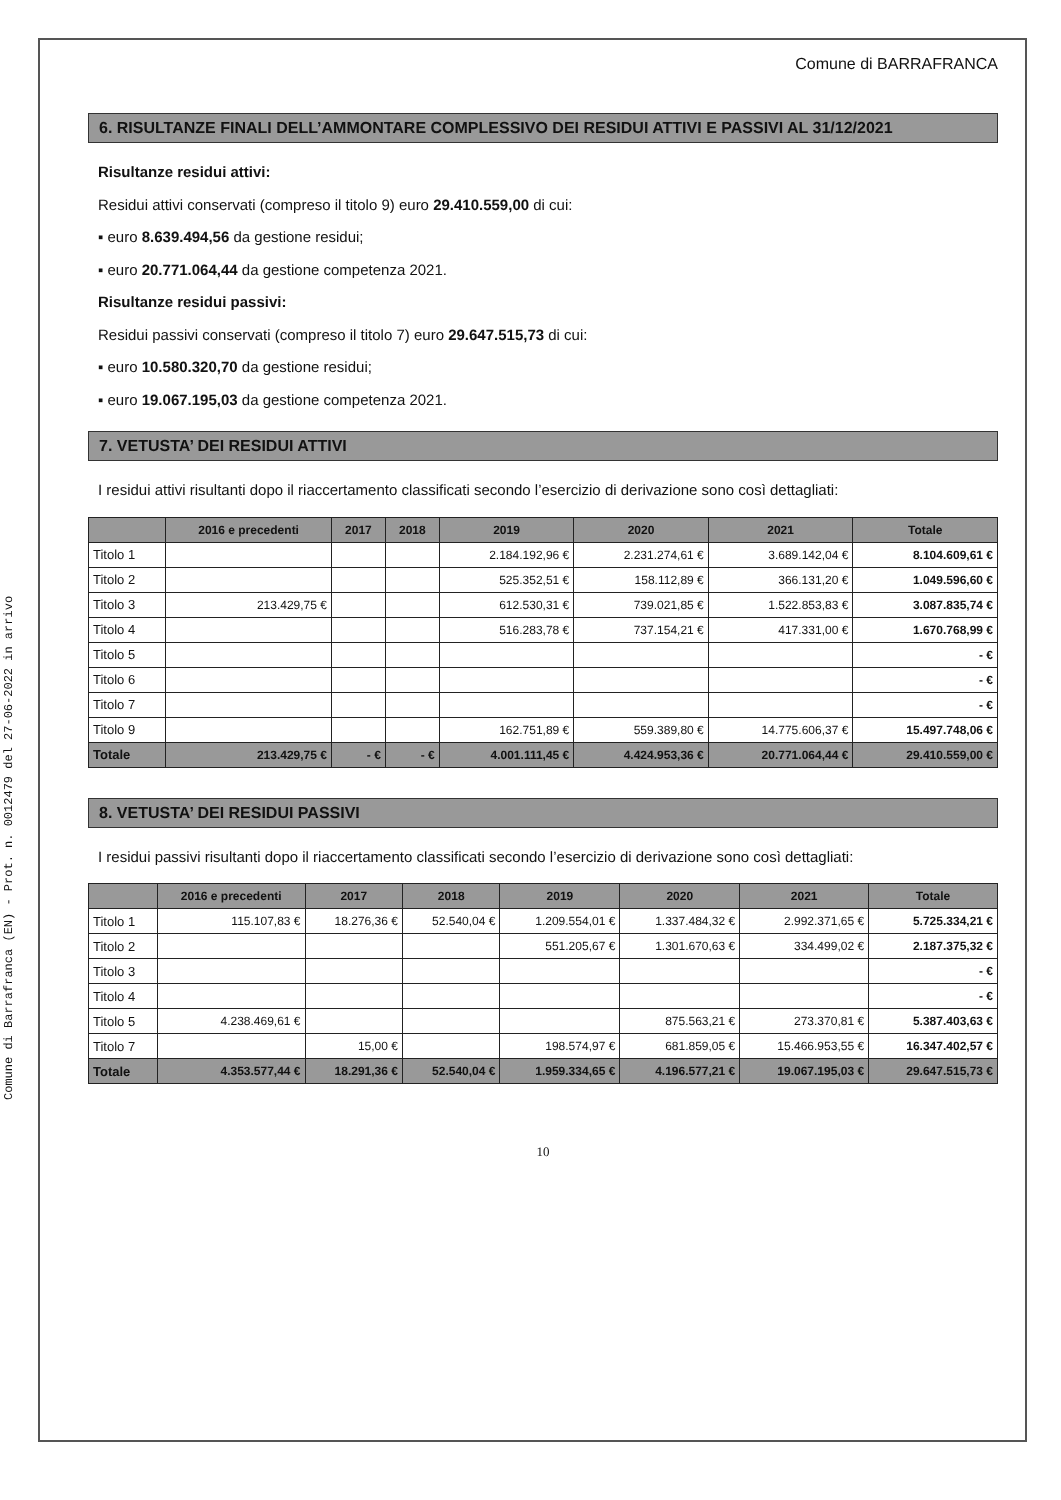Comune di Barrafranca (EN) - Prot. n. 0012479 del 27-06-2022 in arrivo
Comune di BARRAFRANCA
6. RISULTANZE FINALI DELL’AMMONTARE COMPLESSIVO DEI RESIDUI ATTIVI E PASSIVI AL 31/12/2021
Risultanze residui attivi:
Residui attivi conservati (compreso il titolo 9) euro 29.410.559,00 di cui:
▪ euro 8.639.494,56 da gestione residui;
▪ euro 20.771.064,44 da gestione competenza 2021.
Risultanze residui passivi:
Residui passivi conservati (compreso il titolo 7) euro 29.647.515,73 di cui:
▪ euro 10.580.320,70 da gestione residui;
▪ euro 19.067.195,03 da gestione competenza 2021.
7. VETUSTA’ DEI RESIDUI ATTIVI
I residui attivi risultanti dopo il riaccertamento classificati secondo l’esercizio di derivazione sono così dettagliati:
| | 2016 e precedenti | 2017 | 2018 | 2019 | 2020 | 2021 | Totale |
| --- | --- | --- | --- | --- | --- | --- | --- |
| Titolo 1 | | | | 2.184.192,96 € | 2.231.274,61 € | 3.689.142,04 € | 8.104.609,61 € |
| Titolo 2 | | | | 525.352,51 € | 158.112,89 € | 366.131,20 € | 1.049.596,60 € |
| Titolo 3 | 213.429,75 € | | | 612.530,31 € | 739.021,85 € | 1.522.853,83 € | 3.087.835,74 € |
| Titolo 4 | | | | 516.283,78 € | 737.154,21 € | 417.331,00 € | 1.670.768,99 € |
| Titolo 5 | | | | | | | - € |
| Titolo 6 | | | | | | | - € |
| Titolo 7 | | | | | | | - € |
| Titolo 9 | | | | 162.751,89 € | 559.389,80 € | 14.775.606,37 € | 15.497.748,06 € |
| Totale | 213.429,75 € | - € | - € | 4.001.111,45 € | 4.424.953,36 € | 20.771.064,44 € | 29.410.559,00 € |
8. VETUSTA’ DEI RESIDUI PASSIVI
I residui passivi risultanti dopo il riaccertamento classificati secondo l’esercizio di derivazione sono così dettagliati:
| | 2016 e precedenti | 2017 | 2018 | 2019 | 2020 | 2021 | Totale |
| --- | --- | --- | --- | --- | --- | --- | --- |
| Titolo 1 | 115.107,83 € | 18.276,36 € | 52.540,04 € | 1.209.554,01 € | 1.337.484,32 € | 2.992.371,65 € | 5.725.334,21 € |
| Titolo 2 | | | | 551.205,67 € | 1.301.670,63 € | 334.499,02 € | 2.187.375,32 € |
| Titolo 3 | | | | | | | - € |
| Titolo 4 | | | | | | | - € |
| Titolo 5 | 4.238.469,61 € | | | | 875.563,21 € | 273.370,81 € | 5.387.403,63 € |
| Titolo 7 | | 15,00 € | | 198.574,97 € | 681.859,05 € | 15.466.953,55 € | 16.347.402,57 € |
| Totale | 4.353.577,44 € | 18.291,36 € | 52.540,04 € | 1.959.334,65 € | 4.196.577,21 € | 19.067.195,03 € | 29.647.515,73 € |
10